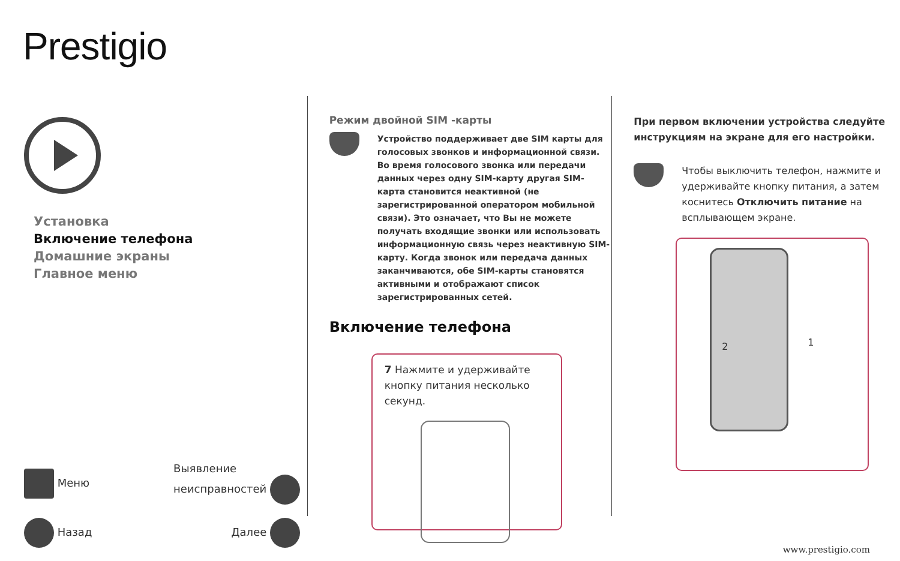Prestigio
Установка
Включение телефона
Домашние экраны
Главное меню
Меню Выявление
неисправностей
Назад Далее
Режим двойной SIM -карты
Устройство поддерживает две SIM карты для голосовых звонков и информационной связи. Во время голосового звонка или передачи данных через одну SIM-карту другая SIM-карта становится неактивной (не зарегистрированной оператором мобильной связи). Это означает, что Вы не можете получать входящие звонки или использовать информационную связь через неактивную SIM-карту. Когда звонок или передача данных заканчиваются, обе SIM-карты становятся активными и отображают список зарегистрированных сетей.
Включение телефона
7 Нажмите и удерживайте кнопку питания несколько секунд.
При первом включении устройства следуйте инструкциям на экране для его настройки.
Чтобы выключить телефон, нажмите и удерживайте кнопку питания, а затем коснитесь Отключить питание на всплывающем экране.
2 1
www.prestigio.com